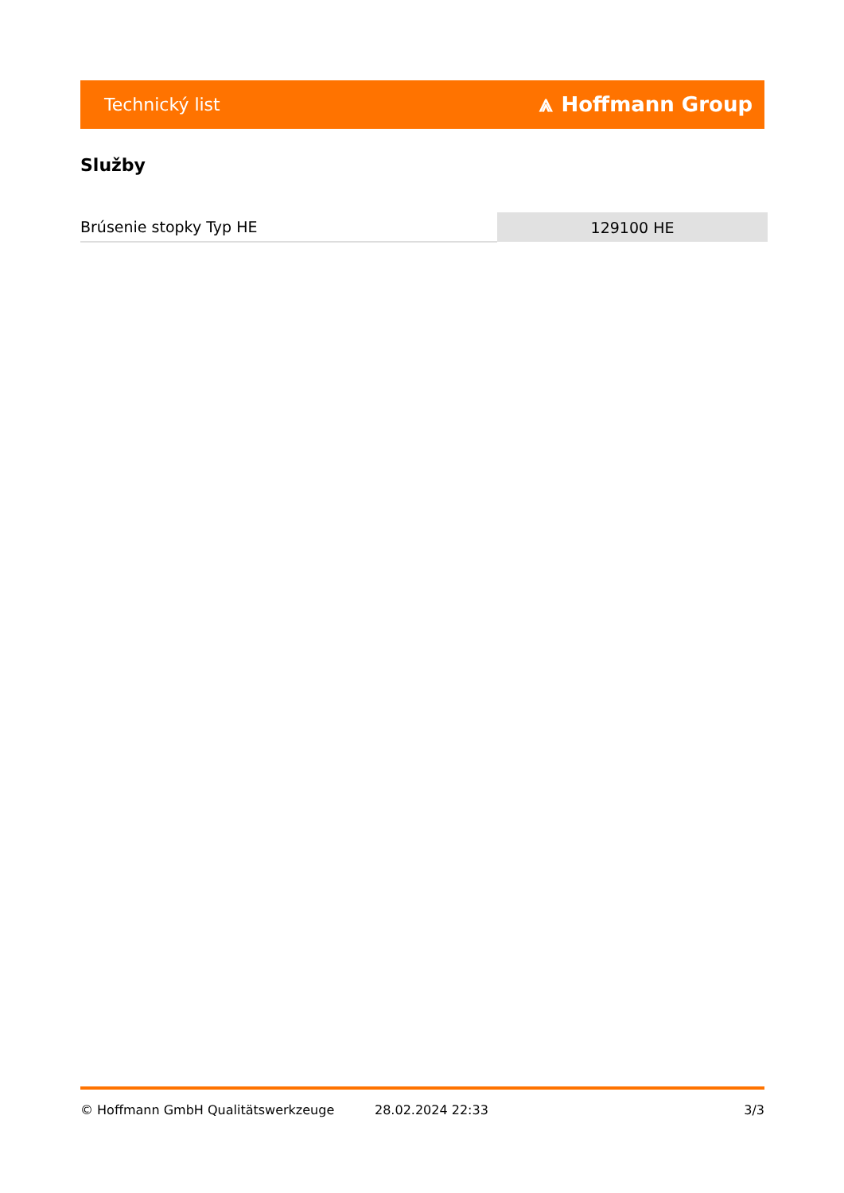Technický list ⩓ Hoffmann Group
Služby
| Brúsenie stopky Typ HE | 129100 HE |
© Hoffmann GmbH Qualitätswerkzeuge 28.02.2024 22:33 3/3